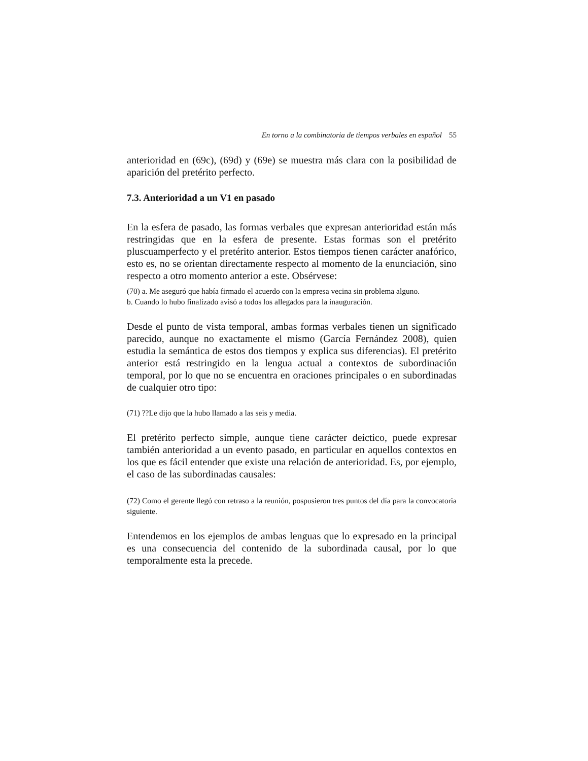En torno a la combinatoria de tiempos verbales en español 55
anterioridad en (69c), (69d) y (69e) se muestra más clara con la posibilidad de aparición del pretérito perfecto.
7.3. Anterioridad a un V1 en pasado
En la esfera de pasado, las formas verbales que expresan anterioridad están más restringidas que en la esfera de presente. Estas formas son el pretérito pluscuamperfecto y el pretérito anterior. Estos tiempos tienen carácter anafórico, esto es, no se orientan directamente respecto al momento de la enunciación, sino respecto a otro momento anterior a este. Obsérvese:
(70) a. Me aseguró que había firmado el acuerdo con la empresa vecina sin problema alguno.
b. Cuando lo hubo finalizado avisó a todos los allegados para la inauguración.
Desde el punto de vista temporal, ambas formas verbales tienen un significado parecido, aunque no exactamente el mismo (García Fernández 2008), quien estudia la semántica de estos dos tiempos y explica sus diferencias). El pretérito anterior está restringido en la lengua actual a contextos de subordinación temporal, por lo que no se encuentra en oraciones principales o en subordinadas de cualquier otro tipo:
(71) ??Le dijo que la hubo llamado a las seis y media.
El pretérito perfecto simple, aunque tiene carácter deíctico, puede expresar también anterioridad a un evento pasado, en particular en aquellos contextos en los que es fácil entender que existe una relación de anterioridad. Es, por ejemplo, el caso de las subordinadas causales:
(72) Como el gerente llegó con retraso a la reunión, pospusieron tres puntos del día para la convocatoria siguiente.
Entendemos en los ejemplos de ambas lenguas que lo expresado en la principal es una consecuencia del contenido de la subordinada causal, por lo que temporalmente esta la precede.